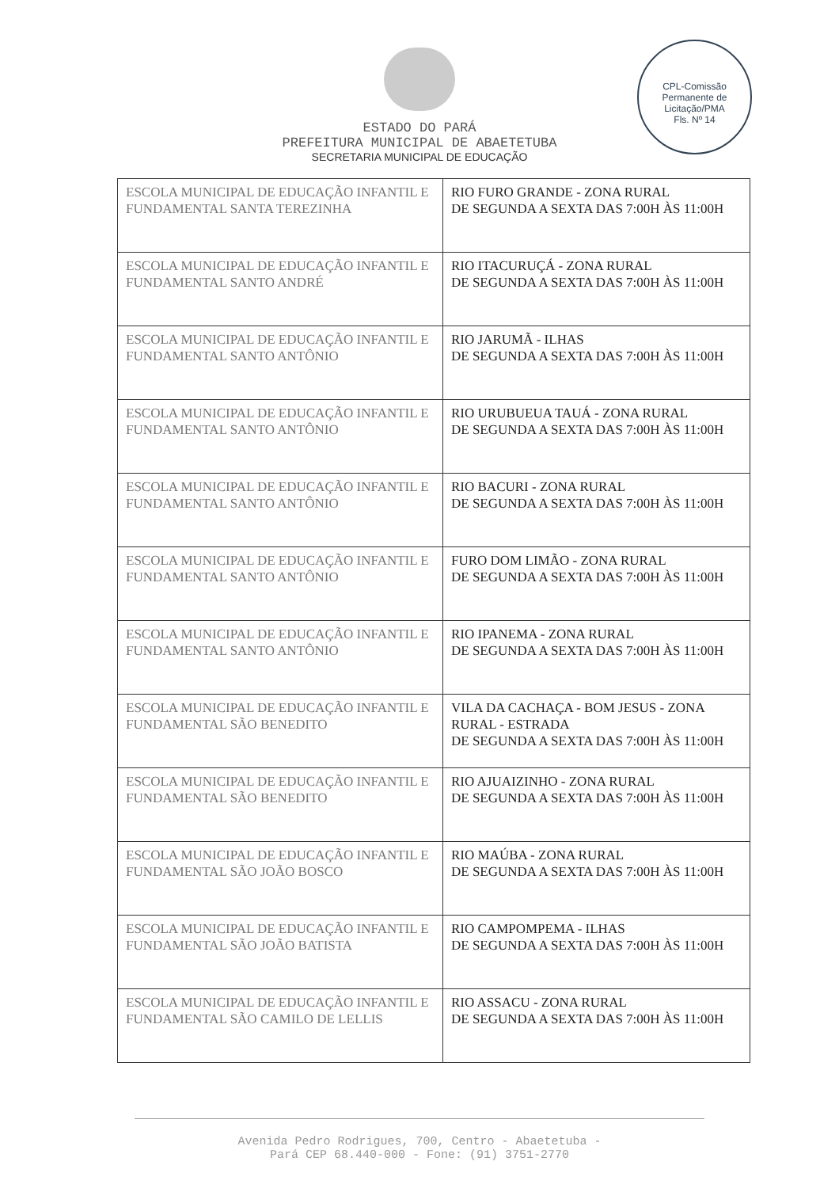ESTADO DO PARÁ
PREFEITURA MUNICIPAL DE ABAETETUBA
SECRETARIA MUNICIPAL DE EDUCAÇÃO
CPL-Comissão Permanente de Licitação/PMA
Fls. Nº 14
| ESCOLA MUNICIPAL DE EDUCAÇÃO INFANTIL E FUNDAMENTAL SANTA TEREZINHA | RIO FURO GRANDE - ZONA RURAL DE SEGUNDA A SEXTA DAS 7:00H ÀS 11:00H |
| ESCOLA MUNICIPAL DE EDUCAÇÃO INFANTIL E FUNDAMENTAL SANTO ANDRÉ | RIO ITACURUÇÁ - ZONA RURAL DE SEGUNDA A SEXTA DAS 7:00H ÀS 11:00H |
| ESCOLA MUNICIPAL DE EDUCAÇÃO INFANTIL E FUNDAMENTAL SANTO ANTÔNIO | RIO JARUMÃ - ILHAS DE SEGUNDA A SEXTA DAS 7:00H ÀS 11:00H |
| ESCOLA MUNICIPAL DE EDUCAÇÃO INFANTIL E FUNDAMENTAL SANTO ANTÔNIO | RIO URUBUEUA TAUÁ - ZONA RURAL DE SEGUNDA A SEXTA DAS 7:00H ÀS 11:00H |
| ESCOLA MUNICIPAL DE EDUCAÇÃO INFANTIL E FUNDAMENTAL SANTO ANTÔNIO | RIO BACURI - ZONA RURAL DE SEGUNDA A SEXTA DAS 7:00H ÀS 11:00H |
| ESCOLA MUNICIPAL DE EDUCAÇÃO INFANTIL E FUNDAMENTAL SANTO ANTÔNIO | FURO DOM LIMÃO - ZONA RURAL DE SEGUNDA A SEXTA DAS 7:00H ÀS 11:00H |
| ESCOLA MUNICIPAL DE EDUCAÇÃO INFANTIL E FUNDAMENTAL SANTO ANTÔNIO | RIO IPANEMA - ZONA RURAL DE SEGUNDA A SEXTA DAS 7:00H ÀS 11:00H |
| ESCOLA MUNICIPAL DE EDUCAÇÃO INFANTIL E FUNDAMENTAL SÃO BENEDITO | VILA DA CACHAÇA - BOM JESUS - ZONA RURAL - ESTRADA DE SEGUNDA A SEXTA DAS 7:00H ÀS 11:00H |
| ESCOLA MUNICIPAL DE EDUCAÇÃO INFANTIL E FUNDAMENTAL SÃO BENEDITO | RIO AJUAIZINHO - ZONA RURAL DE SEGUNDA A SEXTA DAS 7:00H ÀS 11:00H |
| ESCOLA MUNICIPAL DE EDUCAÇÃO INFANTIL E FUNDAMENTAL SÃO JOÃO BOSCO | RIO MAÚBA - ZONA RURAL DE SEGUNDA A SEXTA DAS 7:00H ÀS 11:00H |
| ESCOLA MUNICIPAL DE EDUCAÇÃO INFANTIL E FUNDAMENTAL SÃO JOÃO BATISTA | RIO CAMPOMPEMA - ILHAS DE SEGUNDA A SEXTA DAS 7:00H ÀS 11:00H |
| ESCOLA MUNICIPAL DE EDUCAÇÃO INFANTIL E FUNDAMENTAL SÃO CAMILO DE LELLIS | RIO ASSACU - ZONA RURAL DE SEGUNDA A SEXTA DAS 7:00H ÀS 11:00H |
Avenida Pedro Rodrigues, 700, Centro - Abaetetuba -
Pará CEP 68.440-000 - Fone: (91) 3751-2770